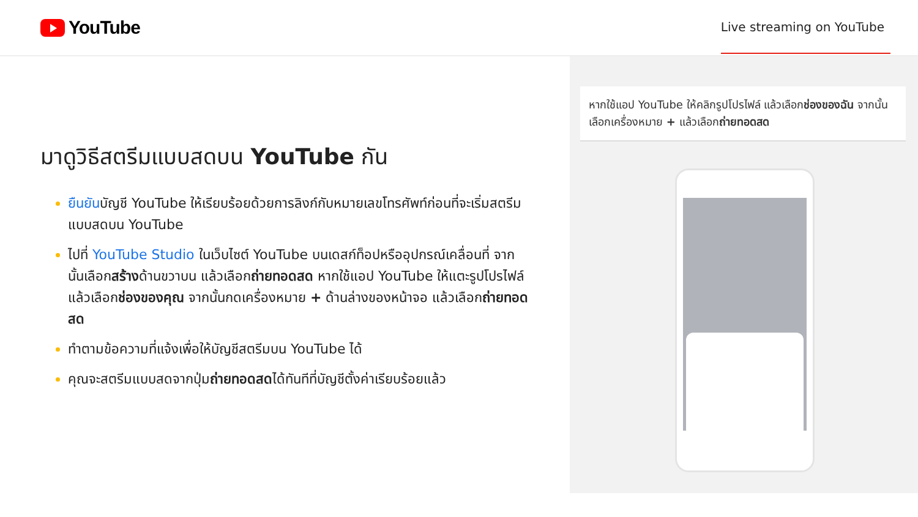YouTube
Live streaming on YouTube
มาดูวิธีสตรีมแบบสดบน YouTube กัน
ยืนยันบัญชี YouTube ให้เรียบร้อยด้วยการลิงก์กับหมายเลขโทรศัพท์ก่อนที่จะเริ่มสตรีมแบบสดบน YouTube
ไปที่ YouTube Studio ในเว็บไซต์ YouTube บนเดสก์ท็อปหรืออุปกรณ์เคลื่อนที่ จากนั้นเลือกสร้างด้านขวาบน แล้วเลือกถ่ายทอดสด หากใช้แอป YouTube ให้แตะรูปโปรไฟล์ แล้วเลือกช่องของคุณ จากนั้นกดเครื่องหมาย + ด้านล่างของหน้าจอ แล้วเลือกถ่ายทอดสด
ทำตามข้อความที่แจ้งเพื่อให้บัญชีสตรีมบน YouTube ได้
คุณจะสตรีมแบบสดจากปุ่มถ่ายทอดสดได้ทันทีที่บัญชีตั้งค่าเรียบร้อยแล้ว
หากใช้แอป YouTube ให้คลิกรูปโปรไฟล์ แล้วเลือกช่องของฉัน จากนั้นเลือกเครื่องหมาย + แล้วเลือกถ่ายทอดสด